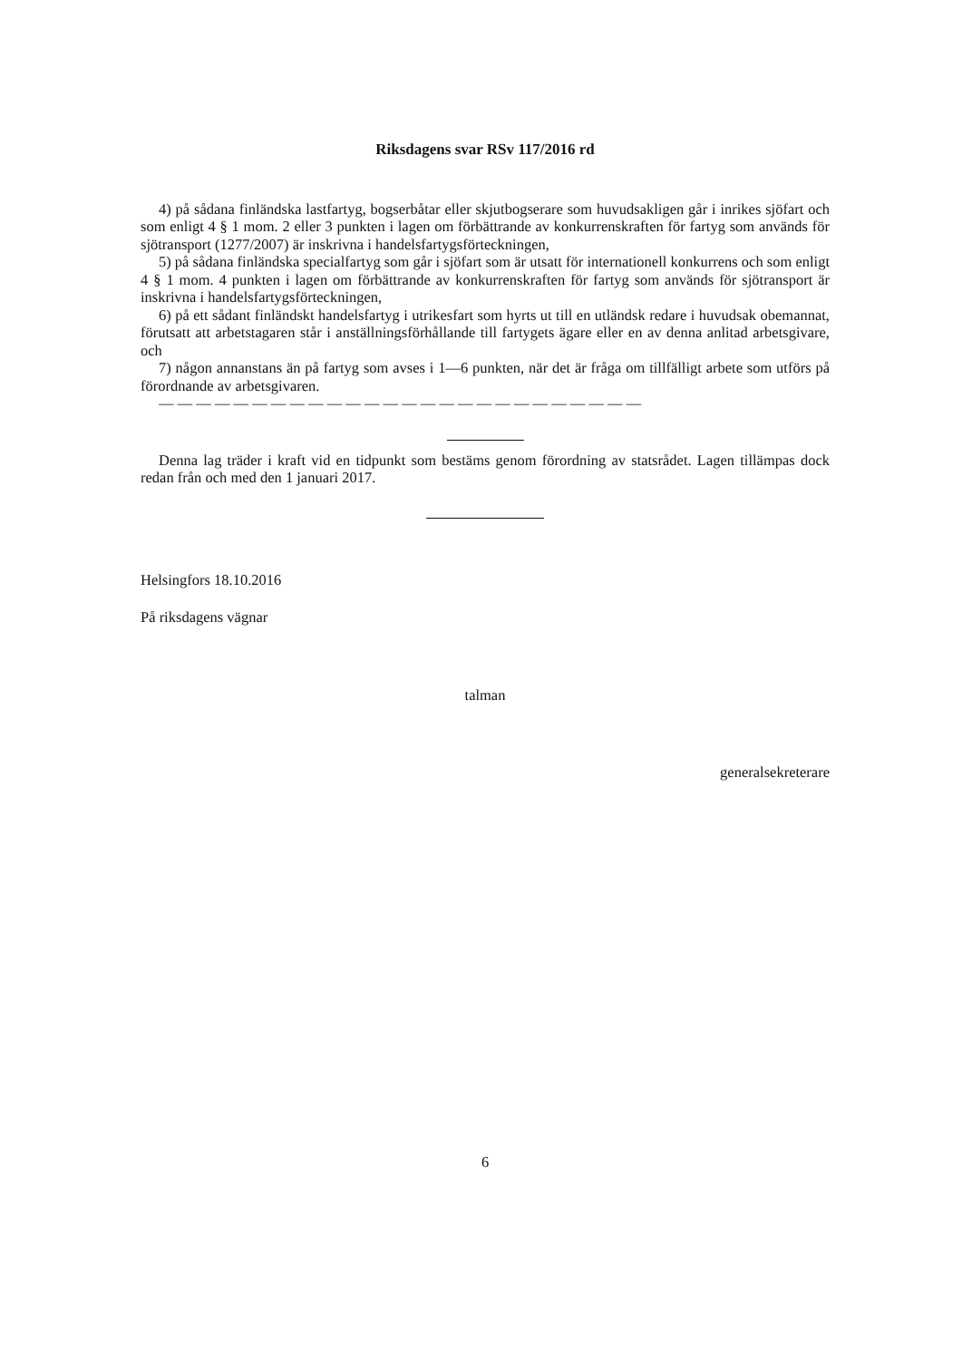Riksdagens svar RSv 117/2016 rd
4) på sådana finländska lastfartyg, bogserbåtar eller skjutbogserare som huvudsakligen går i inrikes sjöfart och som enligt 4 § 1 mom. 2 eller 3 punkten i lagen om förbättrande av konkurrenskraften för fartyg som används för sjötransport (1277/2007) är inskrivna i handelsfartygsförteckningen,
5) på sådana finländska specialfartyg som går i sjöfart som är utsatt för internationell konkurrens och som enligt 4 § 1 mom. 4 punkten i lagen om förbättrande av konkurrenskraften för fartyg som används för sjötransport är inskrivna i handelsfartygsförteckningen,
6) på ett sådant finländskt handelsfartyg i utrikesfart som hyrts ut till en utländsk redare i huvudsak obemannat, förutsatt att arbetstagaren står i anställningsförhållande till fartygets ägare eller en av denna anlitad arbetsgivare, och
7) någon annanstans än på fartyg som avses i 1—6 punkten, när det är fråga om tillfälligt arbete som utförs på förordnande av arbetsgivaren.
— — — — — — — — — — — — — — — — — — — — — — — — — —
Denna lag träder i kraft vid en tidpunkt som bestäms genom förordning av statsrådet. Lagen tillämpas dock redan från och med den 1 januari 2017.
Helsingfors 18.10.2016
På riksdagens vägnar
talman
generalsekreterare
6